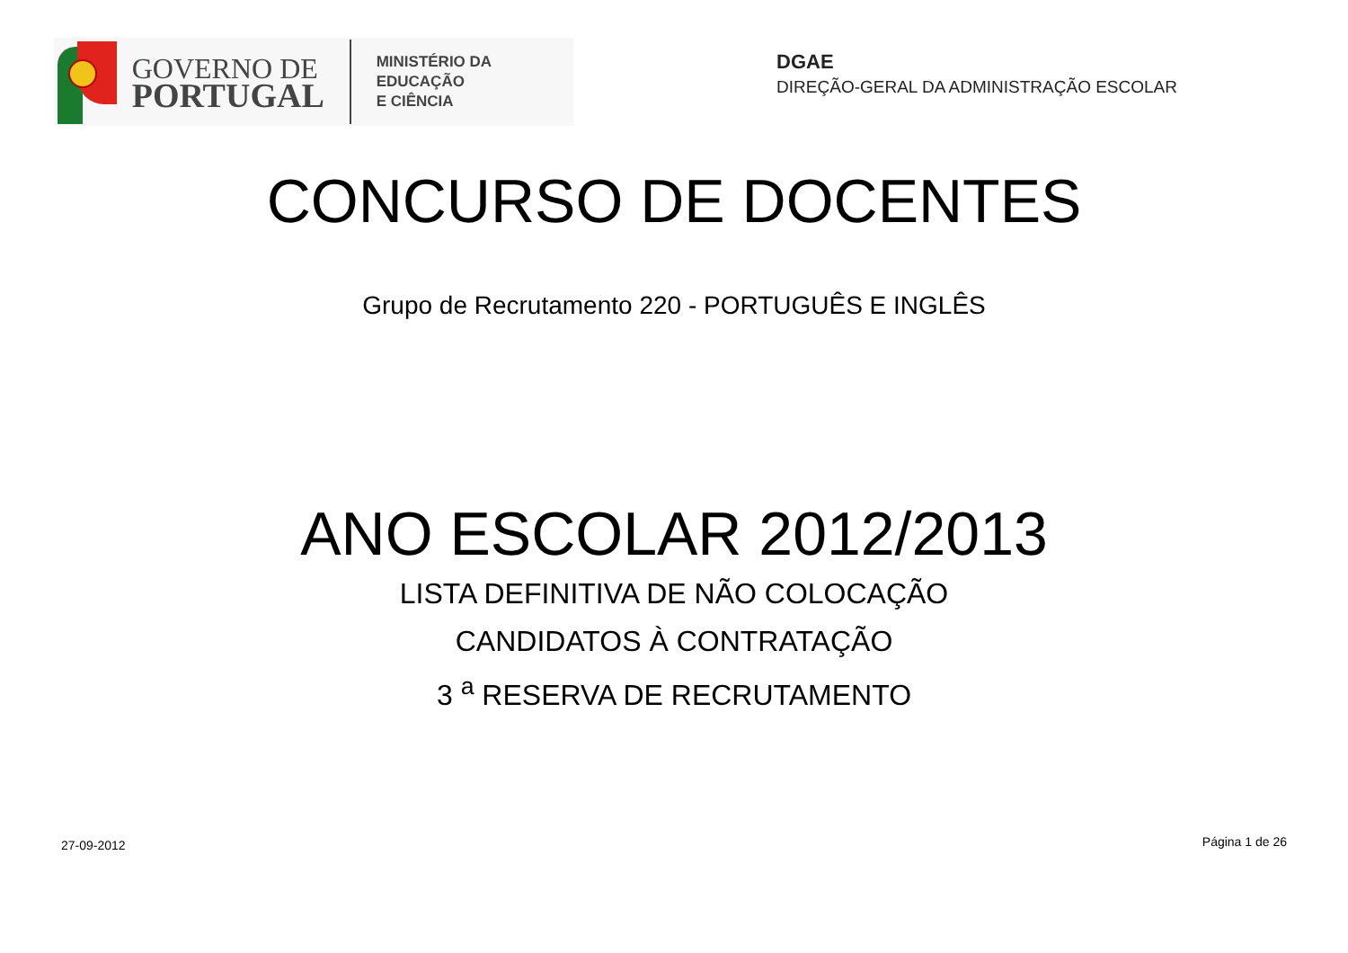GOVERNO DE
PORTUGAL
MINISTÉRIO DA EDUCAÇÃO
E CIÊNCIA
DGAE
DIREÇÃO-GERAL DA ADMINISTRAÇÃO ESCOLAR
CONCURSO DE DOCENTES
Grupo de Recrutamento 220 - PORTUGUÊS E INGLÊS
ANO ESCOLAR 2012/2013
LISTA DEFINITIVA DE NÃO COLOCAÇÃO
CANDIDATOS À CONTRATAÇÃO
3 <sup>a</sup> RESERVA DE RECRUTAMENTO
27-09-2012 Página 1 de 26